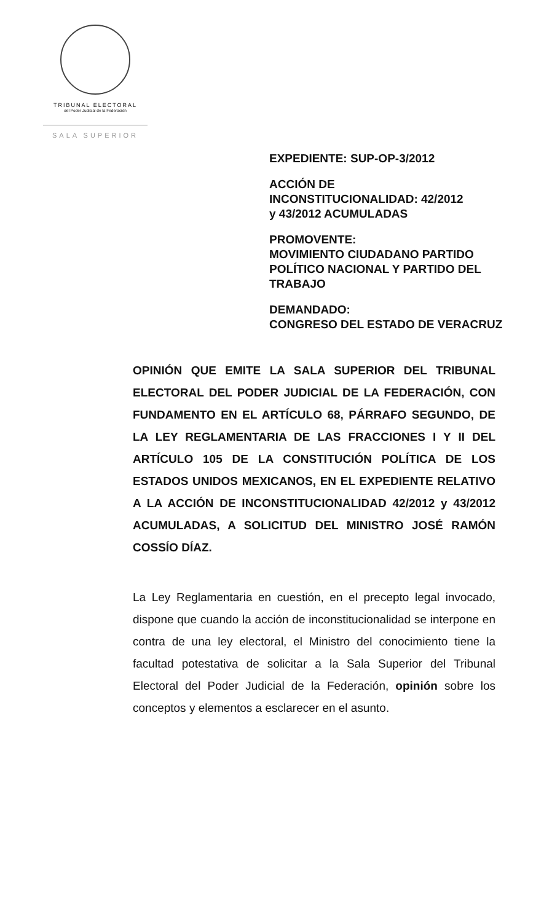TRIBUNAL ELECTORAL
del Poder Judicial de la Federación
SALA SUPERIOR
EXPEDIENTE: SUP-OP-3/2012
ACCIÓN DE
INCONSTITUCIONALIDAD: 42/2012
y 43/2012 ACUMULADAS
PROMOVENTE:
MOVIMIENTO CIUDADANO PARTIDO POLÍTICO NACIONAL Y PARTIDO DEL TRABAJO
DEMANDADO:
CONGRESO DEL ESTADO DE VERACRUZ
OPINIÓN QUE EMITE LA SALA SUPERIOR DEL TRIBUNAL ELECTORAL DEL PODER JUDICIAL DE LA FEDERACIÓN, CON FUNDAMENTO EN EL ARTÍCULO 68, PÁRRAFO SEGUNDO, DE LA LEY REGLAMENTARIA DE LAS FRACCIONES I Y II DEL ARTÍCULO 105 DE LA CONSTITUCIÓN POLÍTICA DE LOS ESTADOS UNIDOS MEXICANOS, EN EL EXPEDIENTE RELATIVO A LA ACCIÓN DE INCONSTITUCIONALIDAD 42/2012 y 43/2012 ACUMULADAS, A SOLICITUD DEL MINISTRO JOSÉ RAMÓN COSSÍO DÍAZ.
La Ley Reglamentaria en cuestión, en el precepto legal invocado, dispone que cuando la acción de inconstitucionalidad se interpone en contra de una ley electoral, el Ministro del conocimiento tiene la facultad potestativa de solicitar a la Sala Superior del Tribunal Electoral del Poder Judicial de la Federación, opinión sobre los conceptos y elementos a esclarecer en el asunto.